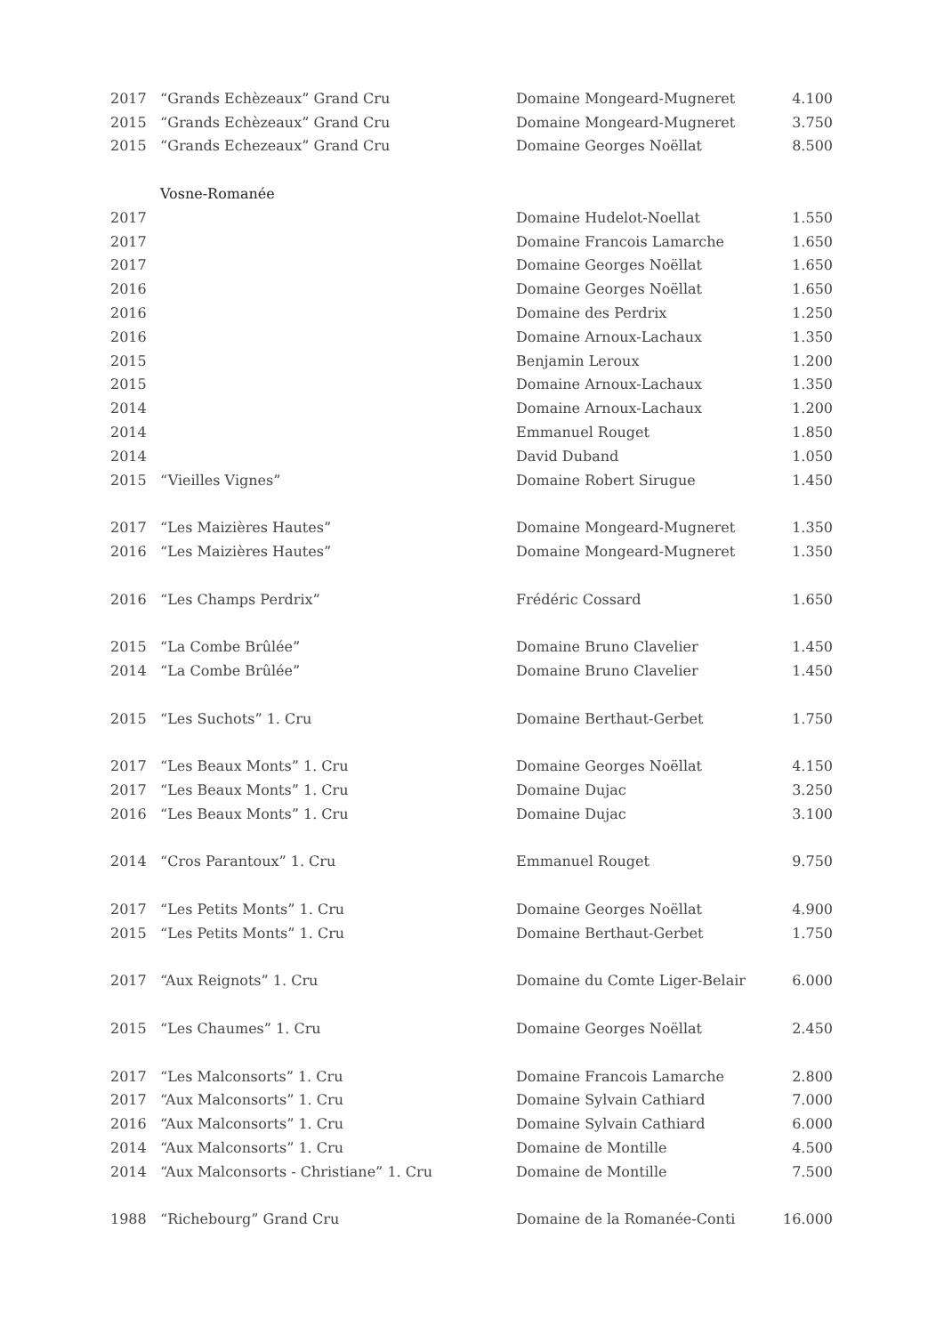| 2017 | “Grands Echèzeaux” Grand Cru | Domaine Mongeard-Mugneret | 4.100 |
| 2015 | “Grands Echèzeaux” Grand Cru | Domaine Mongeard-Mugneret | 3.750 |
| 2015 | “Grands Echezeaux” Grand Cru | Domaine Georges Noëllat | 8.500 |
| | Vosne-Romanée | | |
| 2017 | | Domaine Hudelot-Noellat | 1.550 |
| 2017 | | Domaine Francois Lamarche | 1.650 |
| 2017 | | Domaine Georges Noëllat | 1.650 |
| 2016 | | Domaine Georges Noëllat | 1.650 |
| 2016 | | Domaine des Perdrix | 1.250 |
| 2016 | | Domaine Arnoux-Lachaux | 1.350 |
| 2015 | | Benjamin Leroux | 1.200 |
| 2015 | | Domaine Arnoux-Lachaux | 1.350 |
| 2014 | | Domaine Arnoux-Lachaux | 1.200 |
| 2014 | | Emmanuel Rouget | 1.850 |
| 2014 | | David Duband | 1.050 |
| 2015 | “Vieilles Vignes” | Domaine Robert Sirugue | 1.450 |
| 2017 | “Les Maizières Hautes” | Domaine Mongeard-Mugneret | 1.350 |
| 2016 | “Les Maizières Hautes” | Domaine Mongeard-Mugneret | 1.350 |
| 2016 | “Les Champs Perdrix” | Frédéric Cossard | 1.650 |
| 2015 | “La Combe Brûlée” | Domaine Bruno Clavelier | 1.450 |
| 2014 | “La Combe Brûlée” | Domaine Bruno Clavelier | 1.450 |
| 2015 | “Les Suchots” 1. Cru | Domaine Berthaut-Gerbet | 1.750 |
| 2017 | “Les Beaux Monts” 1. Cru | Domaine Georges Noëllat | 4.150 |
| 2017 | “Les Beaux Monts” 1. Cru | Domaine Dujac | 3.250 |
| 2016 | “Les Beaux Monts” 1. Cru | Domaine Dujac | 3.100 |
| 2014 | “Cros Parantoux” 1. Cru | Emmanuel Rouget | 9.750 |
| 2017 | “Les Petits Monts” 1. Cru | Domaine Georges Noëllat | 4.900 |
| 2015 | “Les Petits Monts” 1. Cru | Domaine Berthaut-Gerbet | 1.750 |
| 2017 | “Aux Reignots” 1. Cru | Domaine du Comte Liger-Belair | 6.000 |
| 2015 | “Les Chaumes” 1. Cru | Domaine Georges Noëllat | 2.450 |
| 2017 | “Les Malconsorts” 1. Cru | Domaine Francois Lamarche | 2.800 |
| 2017 | “Aux Malconsorts” 1. Cru | Domaine Sylvain Cathiard | 7.000 |
| 2016 | “Aux Malconsorts” 1. Cru | Domaine Sylvain Cathiard | 6.000 |
| 2014 | “Aux Malconsorts” 1. Cru | Domaine de Montille | 4.500 |
| 2014 | “Aux Malconsorts - Christiane” 1. Cru | Domaine de Montille | 7.500 |
| 1988 | “Richebourg” Grand Cru | Domaine de la Romanée-Conti | 16.000 |